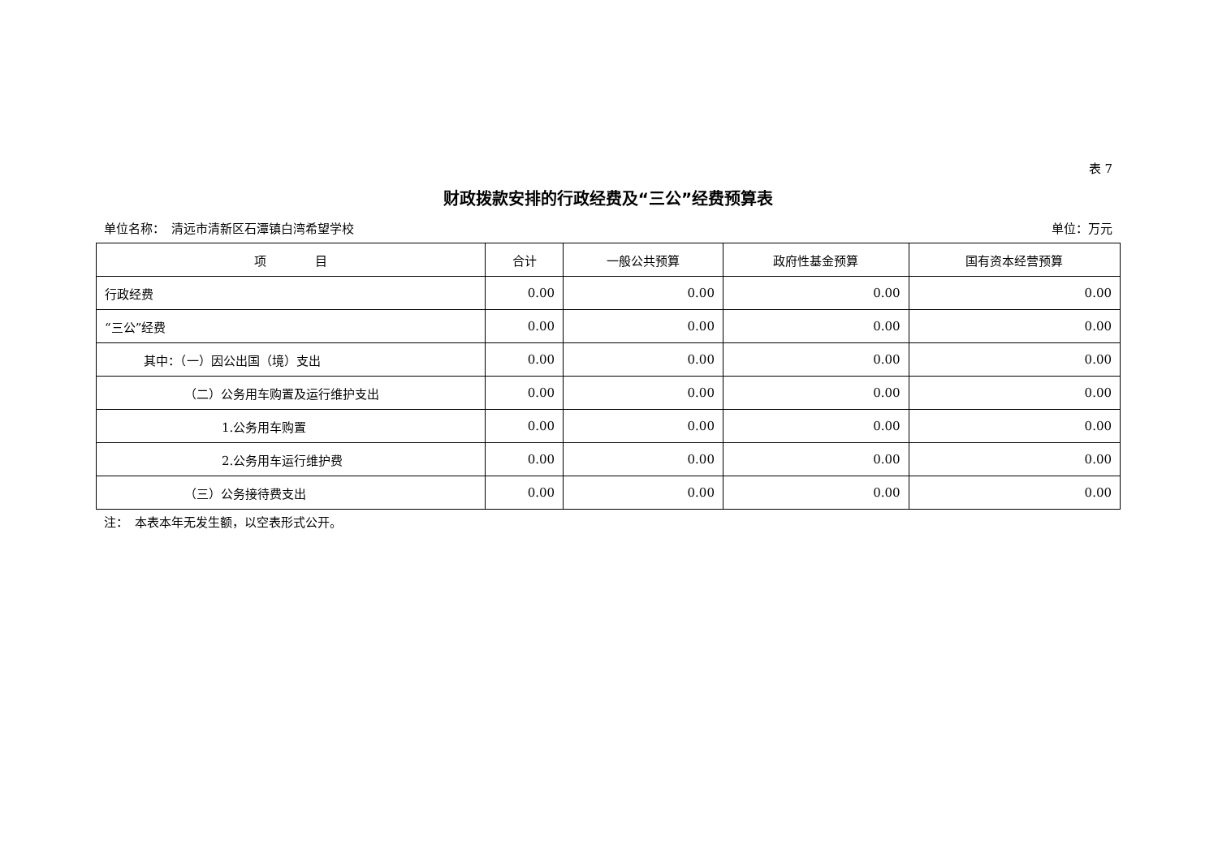表 7
财政拨款安排的行政经费及“三公”经费预算表
单位名称：　清远市清新区石潭镇白湾希望学校 单位：万元
| 项 目 | 合计 | 一般公共预算 | 政府性基金预算 | 国有资本经营预算 |
| --- | --- | --- | --- | --- |
| 行政经费 | 0.00 | 0.00 | 0.00 | 0.00 |
| “三公”经费 | 0.00 | 0.00 | 0.00 | 0.00 |
| 其中：（一）因公出国（境）支出 | 0.00 | 0.00 | 0.00 | 0.00 |
| （二）公务用车购置及运行维护支出 | 0.00 | 0.00 | 0.00 | 0.00 |
| 1.公务用车购置 | 0.00 | 0.00 | 0.00 | 0.00 |
| 2.公务用车运行维护费 | 0.00 | 0.00 | 0.00 | 0.00 |
| （三）公务接待费支出 | 0.00 | 0.00 | 0.00 | 0.00 |
注：　本表本年无发生额，以空表形式公开。